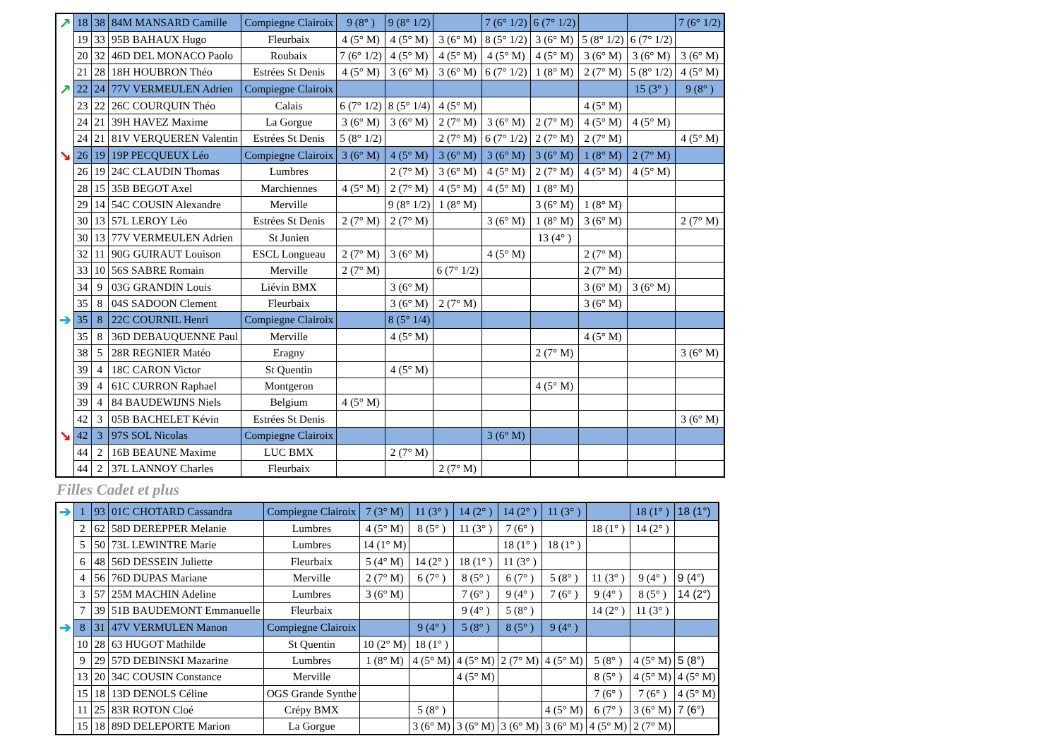| ↗ | 18 | 38 | 84M MANSARD Camille | Compiegne Clairoix | 9 (8° ) | 9 (8° 1/2) | | 7 (6° 1/2) | 6 (7° 1/2) | | | 7 (6° 1/2) |
| | 19 | 33 | 95B BAHAUX Hugo | Fleurbaix | 4 (5° M) | 4 (5° M) | 3 (6° M) | 8 (5° 1/2) | 3 (6° M) | 5 (8° 1/2) | 6 (7° 1/2) | |
| | 20 | 32 | 46D DEL MONACO Paolo | Roubaix | 7 (6° 1/2) | 4 (5° M) | 4 (5° M) | 4 (5° M) | 4 (5° M) | 3 (6° M) | 3 (6° M) | 3 (6° M) |
| | 21 | 28 | 18H HOUBRON Théo | Estrées St Denis | 4 (5° M) | 3 (6° M) | 3 (6° M) | 6 (7° 1/2) | 1 (8° M) | 2 (7° M) | 5 (8° 1/2) | 4 (5° M) |
| ↗ | 22 | 24 | 77V VERMEULEN Adrien | Compiegne Clairoix | | | | | | | 15 (3° ) | 9 (8° ) |
| | 23 | 22 | 26C COURQUIN Théo | Calais | 6 (7° 1/2) | 8 (5° 1/4) | 4 (5° M) | | | 4 (5° M) | | |
| | 24 | 21 | 39H HAVEZ Maxime | La Gorgue | 3 (6° M) | 3 (6° M) | 2 (7° M) | 3 (6° M) | 2 (7° M) | 4 (5° M) | 4 (5° M) | |
| | 24 | 21 | 81V VERQUEREN Valentin | Estrées St Denis | 5 (8° 1/2) | | 2 (7° M) | 6 (7° 1/2) | 2 (7° M) | 2 (7° M) | | 4 (5° M) |
| ↘ | 26 | 19 | 19P PECQUEUX Léo | Compiegne Clairoix | 3 (6° M) | 4 (5° M) | 3 (6° M) | 3 (6° M) | 3 (6° M) | 1 (8° M) | 2 (7° M) | |
| | 26 | 19 | 24C CLAUDIN Thomas | Lumbres | | 2 (7° M) | 3 (6° M) | 4 (5° M) | 2 (7° M) | 4 (5° M) | 4 (5° M) | |
| | 28 | 15 | 35B BEGOT Axel | Marchiennes | 4 (5° M) | 2 (7° M) | 4 (5° M) | 4 (5° M) | 1 (8° M) | | | |
| | 29 | 14 | 54C COUSIN Alexandre | Merville | | 9 (8° 1/2) | 1 (8° M) | | 3 (6° M) | 1 (8° M) | | |
| | 30 | 13 | 57L LEROY Léo | Estrées St Denis | 2 (7° M) | 2 (7° M) | | 3 (6° M) | 1 (8° M) | 3 (6° M) | | 2 (7° M) |
| | 30 | 13 | 77V VERMEULEN Adrien | St Junien | | | | | 13 (4° ) | | | |
| | 32 | 11 | 90G GUIRAUT Louison | ESCL Longueau | 2 (7° M) | 3 (6° M) | | 4 (5° M) | | 2 (7° M) | | |
| | 33 | 10 | 56S SABRE Romain | Merville | 2 (7° M) | | 6 (7° 1/2) | | | 2 (7° M) | | |
| | 34 | 9 | 03G GRANDIN Louis | Liévin BMX | | 3 (6° M) | | | | 3 (6° M) | 3 (6° M) | |
| | 35 | 8 | 04S SADOON Clement | Fleurbaix | | 3 (6° M) | 2 (7° M) | | | 3 (6° M) | | |
| ➔ | 35 | 8 | 22C COURNIL Henri | Compiegne Clairoix | | 8 (5° 1/4) | | | | | | |
| | 35 | 8 | 36D DEBAUQUENNE Paul | Merville | | 4 (5° M) | | | | 4 (5° M) | | |
| | 38 | 5 | 28R REGNIER Matéo | Eragny | | | | | 2 (7° M) | | | 3 (6° M) |
| | 39 | 4 | 18C CARON Victor | St Quentin | | 4 (5° M) | | | | | | |
| | 39 | 4 | 61C CURRON Raphael | Montgeron | | | | | 4 (5° M) | | | |
| | 39 | 4 | 84 BAUDEWIJNS Niels | Belgium | 4 (5° M) | | | | | | | |
| | 42 | 3 | 05B BACHELET Kévin | Estrées St Denis | | | | | | | | 3 (6° M) |
| ↘ | 42 | 3 | 97S SOL Nicolas | Compiegne Clairoix | | | | 3 (6° M) | | | | |
| | 44 | 2 | 16B BEAUNE Maxime | LUC BMX | | 2 (7° M) | | | | | | |
| | 44 | 2 | 37L LANNOY Charles | Fleurbaix | | | 2 (7° M) | | | | | |
Filles Cadet et plus
| ➔ | 1 | 93 | 01C CHOTARD Cassandra | Compiegne Clairoix | 7 (3° M) | 11 (3° ) | 14 (2° ) | 14 (2° ) | 11 (3° ) | | 18 (1° ) | 18 (1°) |
| | 2 | 62 | 58D DEREPPER Melanie | Lumbres | 4 (5° M) | 8 (5° ) | 11 (3° ) | 7 (6° ) | | 18 (1° ) | 14 (2° ) | |
| | 5 | 50 | 73L LEWINTRE Marie | Lumbres | 14 (1° M) | | | 18 (1° ) | 18 (1° ) | | | |
| | 6 | 48 | 56D DESSEIN Juliette | Fleurbaix | 5 (4° M) | 14 (2° ) | 18 (1° ) | 11 (3° ) | | | | |
| | 4 | 56 | 76D DUPAS Mariane | Merville | 2 (7° M) | 6 (7° ) | 8 (5° ) | 6 (7° ) | 5 (8° ) | 11 (3° ) | 9 (4° ) | 9 (4°) |
| | 3 | 57 | 25M MACHIN Adeline | Lumbres | 3 (6° M) | | 7 (6° ) | 9 (4° ) | 7 (6° ) | 9 (4° ) | 8 (5° ) | 14 (2°) |
| | 7 | 39 | 51B BAUDEMONT Emmanuelle | Fleurbaix | | | 9 (4° ) | 5 (8° ) | | 14 (2° ) | 11 (3° ) | |
| ➔ | 8 | 31 | 47V VERMULEN Manon | Compiegne Clairoix | | 9 (4° ) | 5 (8° ) | 8 (5° ) | 9 (4° ) | | | |
| | 10 | 28 | 63 HUGOT Mathilde | St Quentin | 10 (2° M) | 18 (1° ) | | | | | | |
| | 9 | 29 | 57D DEBINSKI Mazarine | Lumbres | 1 (8° M) | 4 (5° M) | 4 (5° M) | 2 (7° M) | 4 (5° M) | 5 (8° ) | 4 (5° M) | 5 (8°) |
| | 13 | 20 | 34C COUSIN Constance | Merville | | | 4 (5° M) | | | 8 (5° ) | 4 (5° M) | 4 (5° M) |
| | 15 | 18 | 13D DENOLS Céline | OGS Grande Synthe | | | | | | 7 (6° ) | 7 (6° ) | 4 (5° M) |
| | 11 | 25 | 83R ROTON Cloé | Crépy BMX | | 5 (8° ) | | | 4 (5° M) | 6 (7° ) | 3 (6° M) | 7 (6°) |
| | 15 | 18 | 89D DELEPORTE Marion | La Gorgue | | 3 (6° M) | 3 (6° M) | 3 (6° M) | 3 (6° M) | 4 (5° M) | 2 (7° M) | |